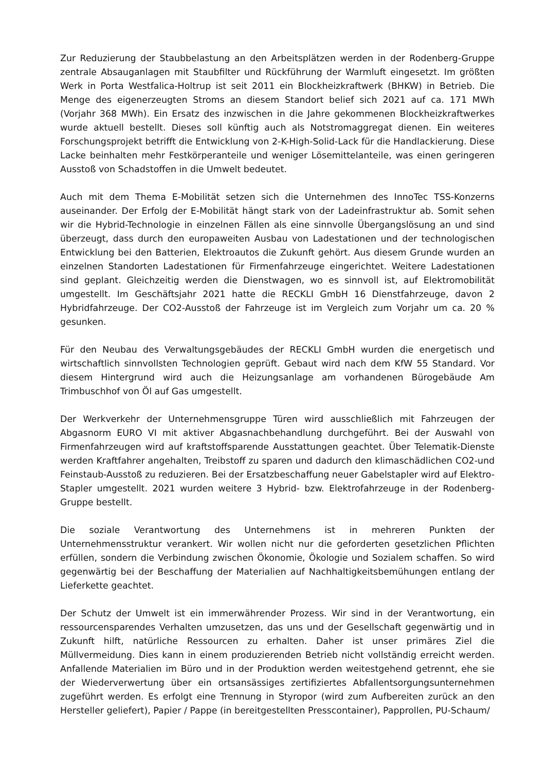Zur Reduzierung der Staubbelastung an den Arbeitsplätzen werden in der Rodenberg-Gruppe zentrale Absauganlagen mit Staubfilter und Rückführung der Warmluft eingesetzt. Im größten Werk in Porta Westfalica-Holtrup ist seit 2011 ein Blockheizkraftwerk (BHKW) in Betrieb. Die Menge des eigenerzeugten Stroms an diesem Standort belief sich 2021 auf ca. 171 MWh (Vorjahr 368 MWh). Ein Ersatz des inzwischen in die Jahre gekommenen Blockheizkraftwerkes wurde aktuell bestellt. Dieses soll künftig auch als Notstromaggregat dienen. Ein weiteres Forschungsprojekt betrifft die Entwicklung von 2-K-High-Solid-Lack für die Handlackierung. Diese Lacke beinhalten mehr Festkörperanteile und weniger Lösemittelanteile, was einen geringeren Ausstoß von Schadstoffen in die Umwelt bedeutet.
Auch mit dem Thema E-Mobilität setzen sich die Unternehmen des InnoTec TSS-Konzerns auseinander. Der Erfolg der E-Mobilität hängt stark von der Ladeinfrastruktur ab. Somit sehen wir die Hybrid-Technologie in einzelnen Fällen als eine sinnvolle Übergangslösung an und sind überzeugt, dass durch den europaweiten Ausbau von Ladestationen und der technologischen Entwicklung bei den Batterien, Elektroautos die Zukunft gehört. Aus diesem Grunde wurden an einzelnen Standorten Ladestationen für Firmenfahrzeuge eingerichtet. Weitere Ladestationen sind geplant. Gleichzeitig werden die Dienstwagen, wo es sinnvoll ist, auf Elektromobilität umgestellt. Im Geschäftsjahr 2021 hatte die RECKLI GmbH 16 Dienstfahrzeuge, davon 2 Hybridfahrzeuge. Der CO2-Ausstoß der Fahrzeuge ist im Vergleich zum Vorjahr um ca. 20 % gesunken.
Für den Neubau des Verwaltungsgebäudes der RECKLI GmbH wurden die energetisch und wirtschaftlich sinnvollsten Technologien geprüft. Gebaut wird nach dem KfW 55 Standard. Vor diesem Hintergrund wird auch die Heizungsanlage am vorhandenen Bürogebäude Am Trimbuschhof von Öl auf Gas umgestellt.
Der Werkverkehr der Unternehmensgruppe Türen wird ausschließlich mit Fahrzeugen der Abgasnorm EURO VI mit aktiver Abgasnachbehandlung durchgeführt. Bei der Auswahl von Firmenfahrzeugen wird auf kraftstoffsparende Ausstattungen geachtet. Über Telematik-Dienste werden Kraftfahrer angehalten, Treibstoff zu sparen und dadurch den klimaschädlichen CO2-und Feinstaub-Ausstoß zu reduzieren. Bei der Ersatzbeschaffung neuer Gabelstapler wird auf Elektro-Stapler umgestellt. 2021 wurden weitere 3 Hybrid- bzw. Elektrofahrzeuge in der Rodenberg-Gruppe bestellt.
Die soziale Verantwortung des Unternehmens ist in mehreren Punkten der Unternehmensstruktur verankert. Wir wollen nicht nur die geforderten gesetzlichen Pflichten erfüllen, sondern die Verbindung zwischen Ökonomie, Ökologie und Sozialem schaffen. So wird gegenwärtig bei der Beschaffung der Materialien auf Nachhaltigkeitsbemühungen entlang der Lieferkette geachtet.
Der Schutz der Umwelt ist ein immerwährender Prozess. Wir sind in der Verantwortung, ein ressourcensparendes Verhalten umzusetzen, das uns und der Gesellschaft gegenwärtig und in Zukunft hilft, natürliche Ressourcen zu erhalten. Daher ist unser primäres Ziel die Müllvermeidung. Dies kann in einem produzierenden Betrieb nicht vollständig erreicht werden. Anfallende Materialien im Büro und in der Produktion werden weitestgehend getrennt, ehe sie der Wiederverwertung über ein ortsansässiges zertifiziertes Abfallentsorgungsunternehmen zugeführt werden. Es erfolgt eine Trennung in Styropor (wird zum Aufbereiten zurück an den Hersteller geliefert), Papier / Pappe (in bereitgestellten Presscontainer), Papprollen, PU-Schaum/